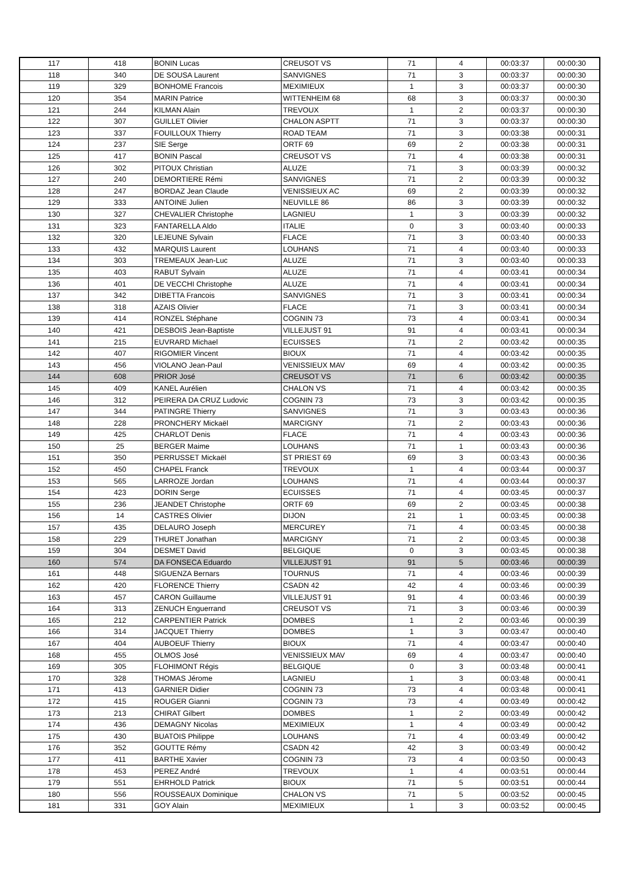| 117 | 418 | BONIN Lucas | CREUSOT VS | 71 | 4 | 00:03:37 | 00:00:30 |
| 118 | 340 | DE SOUSA Laurent | SANVIGNES | 71 | 3 | 00:03:37 | 00:00:30 |
| 119 | 329 | BONHOME Francois | MEXIMIEUX | 1 | 3 | 00:03:37 | 00:00:30 |
| 120 | 354 | MARIN Patrice | WITTENHEIM 68 | 68 | 3 | 00:03:37 | 00:00:30 |
| 121 | 244 | KILMAN Alain | TREVOUX | 1 | 2 | 00:03:37 | 00:00:30 |
| 122 | 307 | GUILLET Olivier | CHALON ASPTT | 71 | 3 | 00:03:37 | 00:00:30 |
| 123 | 337 | FOUILLOUX Thierry | ROAD TEAM | 71 | 3 | 00:03:38 | 00:00:31 |
| 124 | 237 | SIE Serge | ORTF 69 | 69 | 2 | 00:03:38 | 00:00:31 |
| 125 | 417 | BONIN Pascal | CREUSOT VS | 71 | 4 | 00:03:38 | 00:00:31 |
| 126 | 302 | PITOUX Christian | ALUZE | 71 | 3 | 00:03:39 | 00:00:32 |
| 127 | 240 | DEMORTIERE Rémi | SANVIGNES | 71 | 2 | 00:03:39 | 00:00:32 |
| 128 | 247 | BORDAZ Jean Claude | VENISSIEUX AC | 69 | 2 | 00:03:39 | 00:00:32 |
| 129 | 333 | ANTOINE Julien | NEUVILLE 86 | 86 | 3 | 00:03:39 | 00:00:32 |
| 130 | 327 | CHEVALIER Christophe | LAGNIEU | 1 | 3 | 00:03:39 | 00:00:32 |
| 131 | 323 | FANTARELLA Aldo | ITALIE | 0 | 3 | 00:03:40 | 00:00:33 |
| 132 | 320 | LEJEUNE Sylvain | FLACE | 71 | 3 | 00:03:40 | 00:00:33 |
| 133 | 432 | MARQUIS Laurent | LOUHANS | 71 | 4 | 00:03:40 | 00:00:33 |
| 134 | 303 | TREMEAUX Jean-Luc | ALUZE | 71 | 3 | 00:03:40 | 00:00:33 |
| 135 | 403 | RABUT Sylvain | ALUZE | 71 | 4 | 00:03:41 | 00:00:34 |
| 136 | 401 | DE VECCHI Christophe | ALUZE | 71 | 4 | 00:03:41 | 00:00:34 |
| 137 | 342 | DIBETTA Francois | SANVIGNES | 71 | 3 | 00:03:41 | 00:00:34 |
| 138 | 318 | AZAIS Olivier | FLACE | 71 | 3 | 00:03:41 | 00:00:34 |
| 139 | 414 | RONZEL Stéphane | COGNIN 73 | 73 | 4 | 00:03:41 | 00:00:34 |
| 140 | 421 | DESBOIS Jean-Baptiste | VILLEJUST 91 | 91 | 4 | 00:03:41 | 00:00:34 |
| 141 | 215 | EUVRARD Michael | ECUISSES | 71 | 2 | 00:03:42 | 00:00:35 |
| 142 | 407 | RIGOMIER Vincent | BIOUX | 71 | 4 | 00:03:42 | 00:00:35 |
| 143 | 456 | VIOLANO Jean-Paul | VENISSIEUX MAV | 69 | 4 | 00:03:42 | 00:00:35 |
| 144 | 608 | PRIOR José | CREUSOT VS | 71 | 6 | 00:03:42 | 00:00:35 |
| 145 | 409 | KANEL Aurélien | CHALON VS | 71 | 4 | 00:03:42 | 00:00:35 |
| 146 | 312 | PEIRERA DA CRUZ Ludovic | COGNIN 73 | 73 | 3 | 00:03:42 | 00:00:35 |
| 147 | 344 | PATINGRE Thierry | SANVIGNES | 71 | 3 | 00:03:43 | 00:00:36 |
| 148 | 228 | PRONCHERY Mickaël | MARCIGNY | 71 | 2 | 00:03:43 | 00:00:36 |
| 149 | 425 | CHARLOT Denis | FLACE | 71 | 4 | 00:03:43 | 00:00:36 |
| 150 | 25 | BERGER Maime | LOUHANS | 71 | 1 | 00:03:43 | 00:00:36 |
| 151 | 350 | PERRUSSET Mickaël | ST PRIEST 69 | 69 | 3 | 00:03:43 | 00:00:36 |
| 152 | 450 | CHAPEL Franck | TREVOUX | 1 | 4 | 00:03:44 | 00:00:37 |
| 153 | 565 | LARROZE Jordan | LOUHANS | 71 | 4 | 00:03:44 | 00:00:37 |
| 154 | 423 | DORIN Serge | ECUISSES | 71 | 4 | 00:03:45 | 00:00:37 |
| 155 | 236 | JEANDET Christophe | ORTF 69 | 69 | 2 | 00:03:45 | 00:00:38 |
| 156 | 14 | CASTRES Olivier | DIJON | 21 | 1 | 00:03:45 | 00:00:38 |
| 157 | 435 | DELAURO Joseph | MERCUREY | 71 | 4 | 00:03:45 | 00:00:38 |
| 158 | 229 | THURET Jonathan | MARCIGNY | 71 | 2 | 00:03:45 | 00:00:38 |
| 159 | 304 | DESMET David | BELGIQUE | 0 | 3 | 00:03:45 | 00:00:38 |
| 160 | 574 | DA FONSECA Eduardo | VILLEJUST 91 | 91 | 5 | 00:03:46 | 00:00:39 |
| 161 | 448 | SIGUENZA Bernars | TOURNUS | 71 | 4 | 00:03:46 | 00:00:39 |
| 162 | 420 | FLORENCE Thierry | CSADN 42 | 42 | 4 | 00:03:46 | 00:00:39 |
| 163 | 457 | CARON Guillaume | VILLEJUST 91 | 91 | 4 | 00:03:46 | 00:00:39 |
| 164 | 313 | ZENUCH Enguerrand | CREUSOT VS | 71 | 3 | 00:03:46 | 00:00:39 |
| 165 | 212 | CARPENTIER Patrick | DOMBES | 1 | 2 | 00:03:46 | 00:00:39 |
| 166 | 314 | JACQUET Thierry | DOMBES | 1 | 3 | 00:03:47 | 00:00:40 |
| 167 | 404 | AUBOEUF Thierry | BIOUX | 71 | 4 | 00:03:47 | 00:00:40 |
| 168 | 455 | OLMOS José | VENISSIEUX MAV | 69 | 4 | 00:03:47 | 00:00:40 |
| 169 | 305 | FLOHIMONT Régis | BELGIQUE | 0 | 3 | 00:03:48 | 00:00:41 |
| 170 | 328 | THOMAS Jérome | LAGNIEU | 1 | 3 | 00:03:48 | 00:00:41 |
| 171 | 413 | GARNIER Didier | COGNIN 73 | 73 | 4 | 00:03:48 | 00:00:41 |
| 172 | 415 | ROUGER Gianni | COGNIN 73 | 73 | 4 | 00:03:49 | 00:00:42 |
| 173 | 213 | CHIRAT Gilbert | DOMBES | 1 | 2 | 00:03:49 | 00:00:42 |
| 174 | 436 | DEMAGNY Nicolas | MEXIMIEUX | 1 | 4 | 00:03:49 | 00:00:42 |
| 175 | 430 | BUATOIS Philippe | LOUHANS | 71 | 4 | 00:03:49 | 00:00:42 |
| 176 | 352 | GOUTTE Rémy | CSADN 42 | 42 | 3 | 00:03:49 | 00:00:42 |
| 177 | 411 | BARTHE Xavier | COGNIN 73 | 73 | 4 | 00:03:50 | 00:00:43 |
| 178 | 453 | PEREZ André | TREVOUX | 1 | 4 | 00:03:51 | 00:00:44 |
| 179 | 551 | EHRHOLD Patrick | BIOUX | 71 | 5 | 00:03:51 | 00:00:44 |
| 180 | 556 | ROUSSEAUX Dominique | CHALON VS | 71 | 5 | 00:03:52 | 00:00:45 |
| 181 | 331 | GOY Alain | MEXIMIEUX | 1 | 3 | 00:03:52 | 00:00:45 |